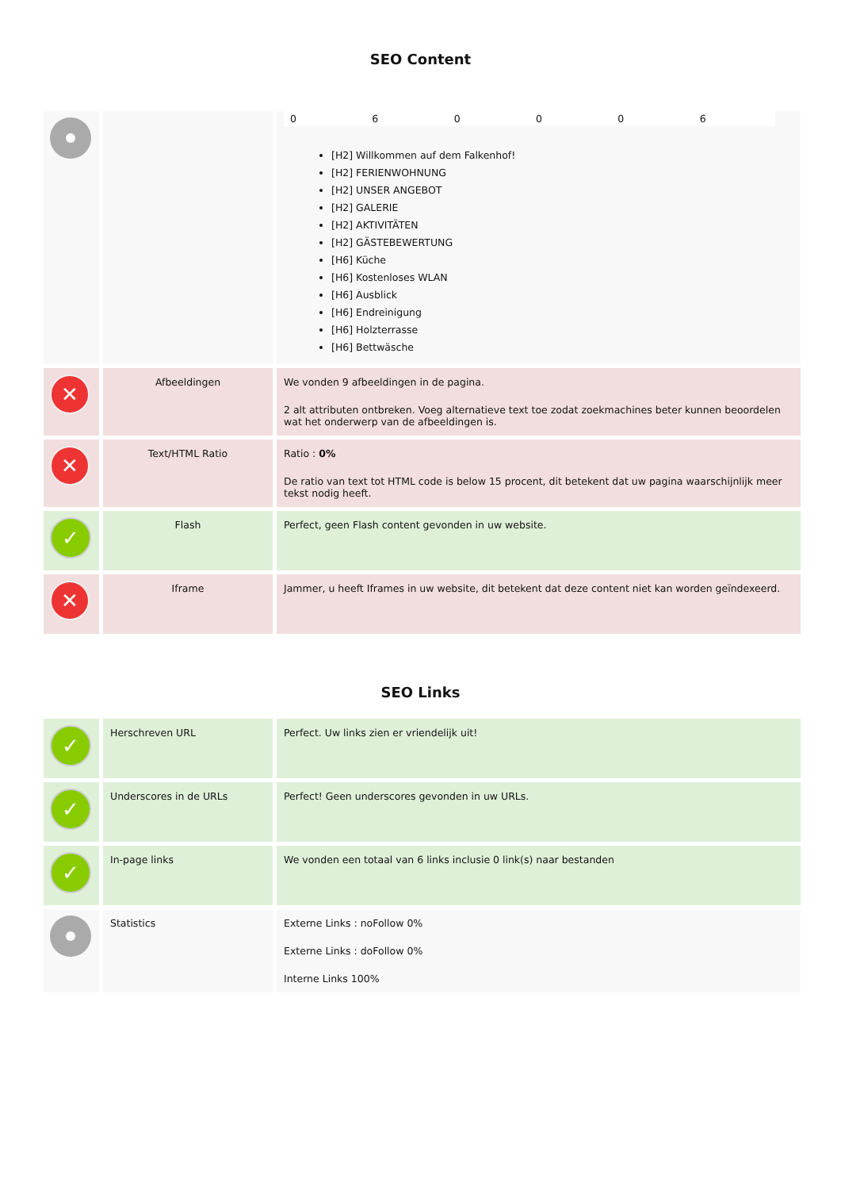SEO Content
| | | / 0 / 6 / 0 / 0 / 0 / 6 / [H2] Willkommen auf dem Falkenhof! [H2] FERIENWOHNUNG [H2] UNSER ANGEBOT [H2] GALERIE [H2] AKTIVITÄTEN [H2] GÄSTEBEWERTUNG [H6] Küche [H6] Kostenloses WLAN [H6] Ausblick [H6] Endreinigung [H6] Holzterrasse [H6] Bettwäsche |
| ✕ | Afbeeldingen | We vonden 9 afbeeldingen in de pagina. 2 alt attributen ontbreken. Voeg alternatieve text toe zodat zoekmachines beter kunnen beoordelen wat het onderwerp van de afbeeldingen is. |
| ✕ | Text/HTML Ratio | Ratio : 0% De ratio van text tot HTML code is below 15 procent, dit betekent dat uw pagina waarschijnlijk meer tekst nodig heeft. |
| ✓ | Flash | Perfect, geen Flash content gevonden in uw website. |
| ✕ | Iframe | Jammer, u heeft Iframes in uw website, dit betekent dat deze content niet kan worden geïndexeerd. |
SEO Links
| ✓ | Herschreven URL | Perfect. Uw links zien er vriendelijk uit! |
| ✓ | Underscores in de URLs | Perfect! Geen underscores gevonden in uw URLs. |
| ✓ | In-page links | We vonden een totaal van 6 links inclusie 0 link(s) naar bestanden |
| | Statistics | Externe Links : noFollow 0% Externe Links : doFollow 0% Interne Links 100% |